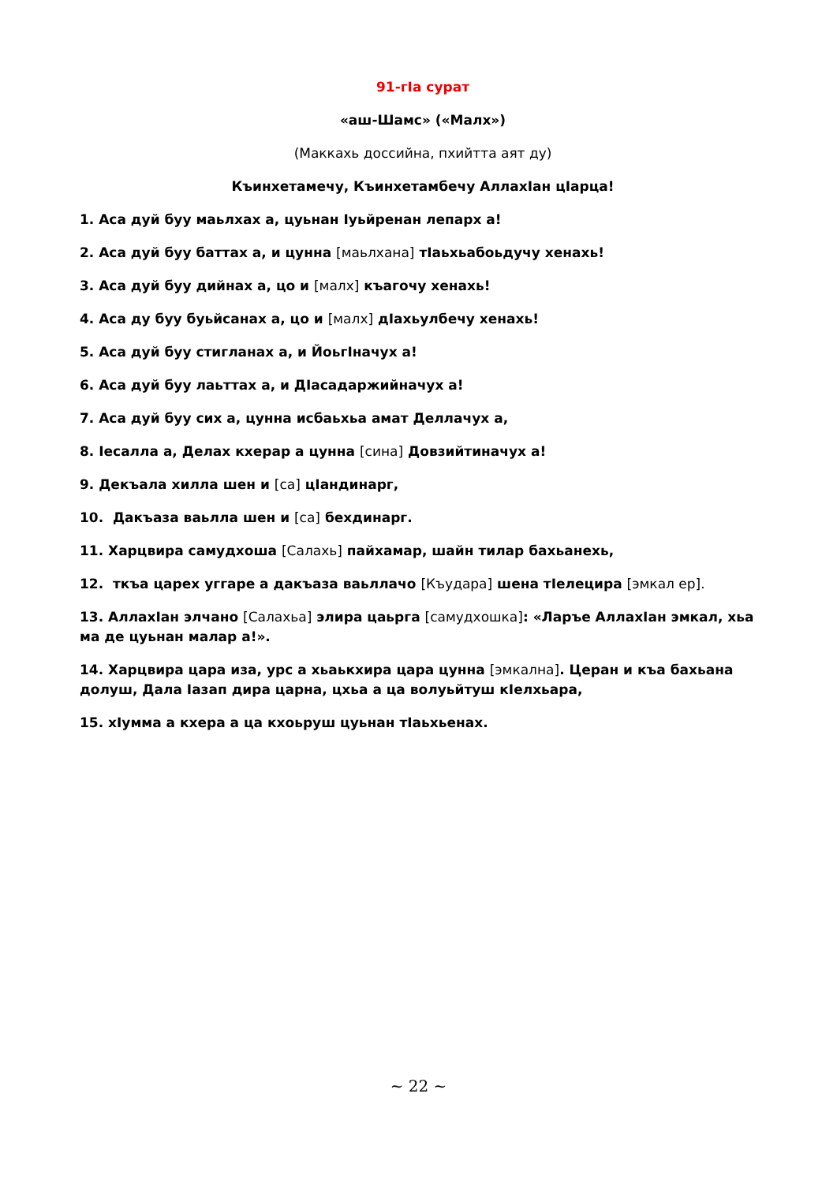91-гIа сурат
«аш-Шамс» («Малх»)
(Маккахь доссийна, пхийтта аят ду)
Къинхетамечу, Къинхетамбечу АллахIан цIарца!
1. Аса дуй буу маьлхах а, цуьнан Iуьйренан лепарх а!
2. Аса дуй буу баттах а, и цунна [маьлхана] тIаьхьабоьдучу хенахь!
3. Аса дуй буу дийнах а, цо и [малх] къагочу хенахь!
4. Аса ду буу буьйсанах а, цо и [малх] дIахьулбечу хенахь!
5. Аса дуй буу стигланах а, и ЙоьгIначух а!
6. Аса дуй буу лаьттах а, и ДIасадаржийначух а!
7. Аса дуй буу сих а, цунна исбаьхьа амат Деллачух а,
8. Iесалла а, Делах кхерар а цунна [сина] Довзийтиначух а!
9. Декъала хилла шен и [са] цIандинарг,
10. Дакъаза ваьлла шен и [са] бехдинарг.
11. Харцвира самудхоша [Салахь] пайхамар, шайн тилар бахьанехь,
12. ткъа царех уггаре а дакъаза ваьллачо [Къудара] шена тIелецира [эмкал ер].
13. АллахIан элчано [Салахьа] элира цаьрга [самудхошка]: «Ларъе АллахIан эмкал, хьа ма де цуьнан малар а!».
14. Харцвира цара иза, урс а хьаькхира цара цунна [эмкална]. Церан и къа бахьана долуш, Дала Iазап дира царна, цхьа а ца волуьйтуш кIелхьара,
15. хIумма а кхера а ца кхоьруш цуьнан тIаьхьенах.
~ 22 ~